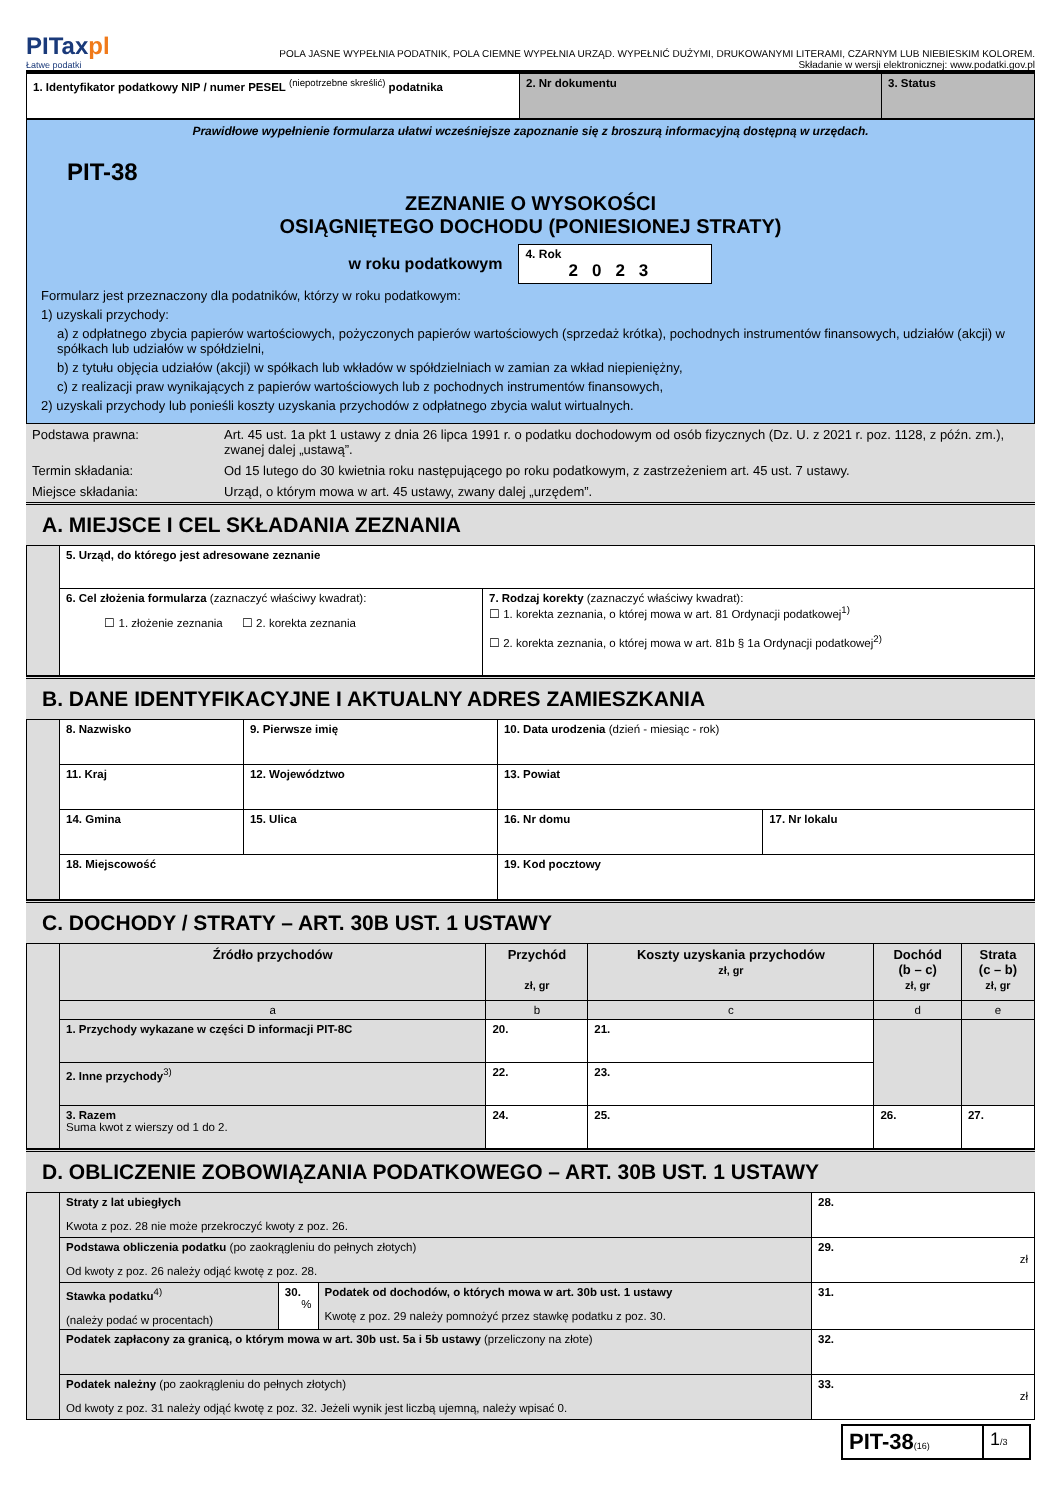PITaxpl
Łatwe podatki
POLA JASNE WYPEŁNIA PODATNIK, POLA CIEMNE WYPEŁNIA URZĄD. WYPEŁNIĆ DUŻYMI, DRUKOWANYMI LITERAMI, CZARNYM LUB NIEBIESKIM KOLOREM.
Składanie w wersji elektronicznej: www.podatki.gov.pl
| 1. Identyfikator podatkowy NIP / numer PESEL <sup>(niepotrzebne skreślić)</sup> podatnika | 2. Nr dokumentu | 3. Status |
Prawidłowe wypełnienie formularza ułatwi wcześniejsze zapoznanie się z broszurą informacyjną dostępną w urzędach.
PIT-38
ZEZNANIE O WYSOKOŚCI
OSIĄGNIĘTEGO DOCHODU (PONIESIONEJ STRATY)
w roku podatkowym
4. Rok
2023
Formularz jest przeznaczony dla podatników, którzy w roku podatkowym:
1) uzyskali przychody:
a) z odpłatnego zbycia papierów wartościowych, pożyczonych papierów wartościowych (sprzedaż krótka), pochodnych instrumentów finansowych, udziałów (akcji) w spółkach lub udziałów w spółdzielni,
b) z tytułu objęcia udziałów (akcji) w spółkach lub wkładów w spółdzielniach w zamian za wkład niepieniężny,
c) z realizacji praw wynikających z papierów wartościowych lub z pochodnych instrumentów finansowych,
2) uzyskali przychody lub ponieśli koszty uzyskania przychodów z odpłatnego zbycia walut wirtualnych.
| Podstawa prawna: | Art. 45 ust. 1a pkt 1 ustawy z dnia 26 lipca 1991 r. o podatku dochodowym od osób fizycznych (Dz. U. z 2021 r. poz. 1128, z późn. zm.), zwanej dalej „ustawą”. |
| Termin składania: | Od 15 lutego do 30 kwietnia roku następującego po roku podatkowym, z zastrzeżeniem art. 45 ust. 7 ustawy. |
| Miejsce składania: | Urząd, o którym mowa w art. 45 ustawy, zwany dalej „urzędem”. |
A. MIEJSCE I CEL SKŁADANIA ZEZNANIA
| | 5. Urząd, do którego jest adresowane zeznanie | |
| | 6. Cel złożenia formularza (zaznaczyć właściwy kwadrat): ☐ 1. złożenie zeznania ☐ 2. korekta zeznania | 7. Rodzaj korekty (zaznaczyć właściwy kwadrat): ☐ 1. korekta zeznania, o której mowa w art. 81 Ordynacji podatkowej<sup>1)</sup> ☐ 2. korekta zeznania, o której mowa w art. 81b § 1a Ordynacji podatkowej<sup>2)</sup> |
B. DANE IDENTYFIKACYJNE I AKTUALNY ADRES ZAMIESZKANIA
| | 8. Nazwisko | | 9. Pierwsze imię | 10. Data urodzenia (dzień - miesiąc - rok) | |
| | 11. Kraj | 12. Województwo | | 13. Powiat | |
| | 14. Gmina | 15. Ulica | | 16. Nr domu | 17. Nr lokalu |
| | 18. Miejscowość | | | 19. Kod pocztowy | |
C. DOCHODY / STRATY – ART. 30B UST. 1 USTAWY
| | Źródło przychodów | Przychód zł, gr | Koszty uzyskania przychodów zł, gr | Dochód (b – c) zł, gr | Strata (c – b) zł, gr |
| | a | b | c | d | e |
| | 1. Przychody wykazane w części D informacji PIT-8C | 20. | 21. | | |
| | 2. Inne przychody<sup>3)</sup> | 22. | 23. | | |
| | 3. Razem Suma kwot z wierszy od 1 do 2. | 24. | 25. | 26. | 27. |
D. OBLICZENIE ZOBOWIĄZANIA PODATKOWEGO – ART. 30B UST. 1 USTAWY
| | Straty z lat ubiegłych Kwota z poz. 28 nie może przekroczyć kwoty z poz. 26. | | | 28. |
| | Podstawa obliczenia podatku (po zaokrągleniu do pełnych złotych) Od kwoty z poz. 26 należy odjąć kwotę z poz. 28. | | | 29. zł |
| | Stawka podatku<sup>4)</sup> (należy podać w procentach) | 30. % | Podatek od dochodów, o których mowa w art. 30b ust. 1 ustawy Kwotę z poz. 29 należy pomnożyć przez stawkę podatku z poz. 30. | 31. |
| | Podatek zapłacony za granicą, o którym mowa w art. 30b ust. 5a i 5b ustawy (przeliczony na złote) | | | 32. |
| | Podatek należny (po zaokrągleniu do pełnych złotych) Od kwoty z poz. 31 należy odjąć kwotę z poz. 32. Jeżeli wynik jest liczbą ujemną, należy wpisać 0. | | | 33. zł |
| PIT-38 (16) | 1 /3 |